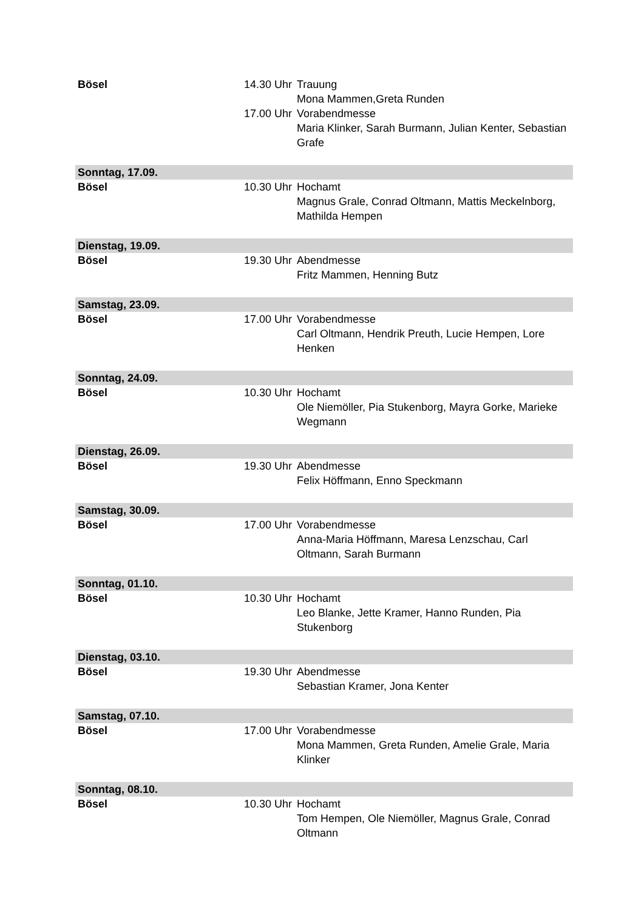| Bösel | 14.30 Uhr | Trauung Mona Mammen,Greta Runden |
| | 17.00 Uhr | Vorabendmesse Maria Klinker, Sarah Burmann, Julian Kenter, Sebastian Grafe |
| Sonntag, 17.09. | | |
| Bösel | 10.30 Uhr | Hochamt Magnus Grale, Conrad Oltmann, Mattis Meckelnborg, Mathilda Hempen |
| Dienstag, 19.09. | | |
| Bösel | 19.30 Uhr | Abendmesse Fritz Mammen, Henning Butz |
| Samstag, 23.09. | | |
| Bösel | 17.00 Uhr | Vorabendmesse Carl Oltmann, Hendrik Preuth, Lucie Hempen, Lore Henken |
| Sonntag, 24.09. | | |
| Bösel | 10.30 Uhr | Hochamt Ole Niemöller, Pia Stukenborg, Mayra Gorke, Marieke Wegmann |
| Dienstag, 26.09. | | |
| Bösel | 19.30 Uhr | Abendmesse Felix Höffmann, Enno Speckmann |
| Samstag, 30.09. | | |
| Bösel | 17.00 Uhr | Vorabendmesse Anna-Maria Höffmann, Maresa Lenzschau, Carl Oltmann, Sarah Burmann |
| Sonntag, 01.10. | | |
| Bösel | 10.30 Uhr | Hochamt Leo Blanke, Jette Kramer, Hanno Runden, Pia Stukenborg |
| Dienstag, 03.10. | | |
| Bösel | 19.30 Uhr | Abendmesse Sebastian Kramer, Jona Kenter |
| Samstag, 07.10. | | |
| Bösel | 17.00 Uhr | Vorabendmesse Mona Mammen, Greta Runden, Amelie Grale, Maria Klinker |
| Sonntag, 08.10. | | |
| Bösel | 10.30 Uhr | Hochamt Tom Hempen, Ole Niemöller, Magnus Grale, Conrad Oltmann |